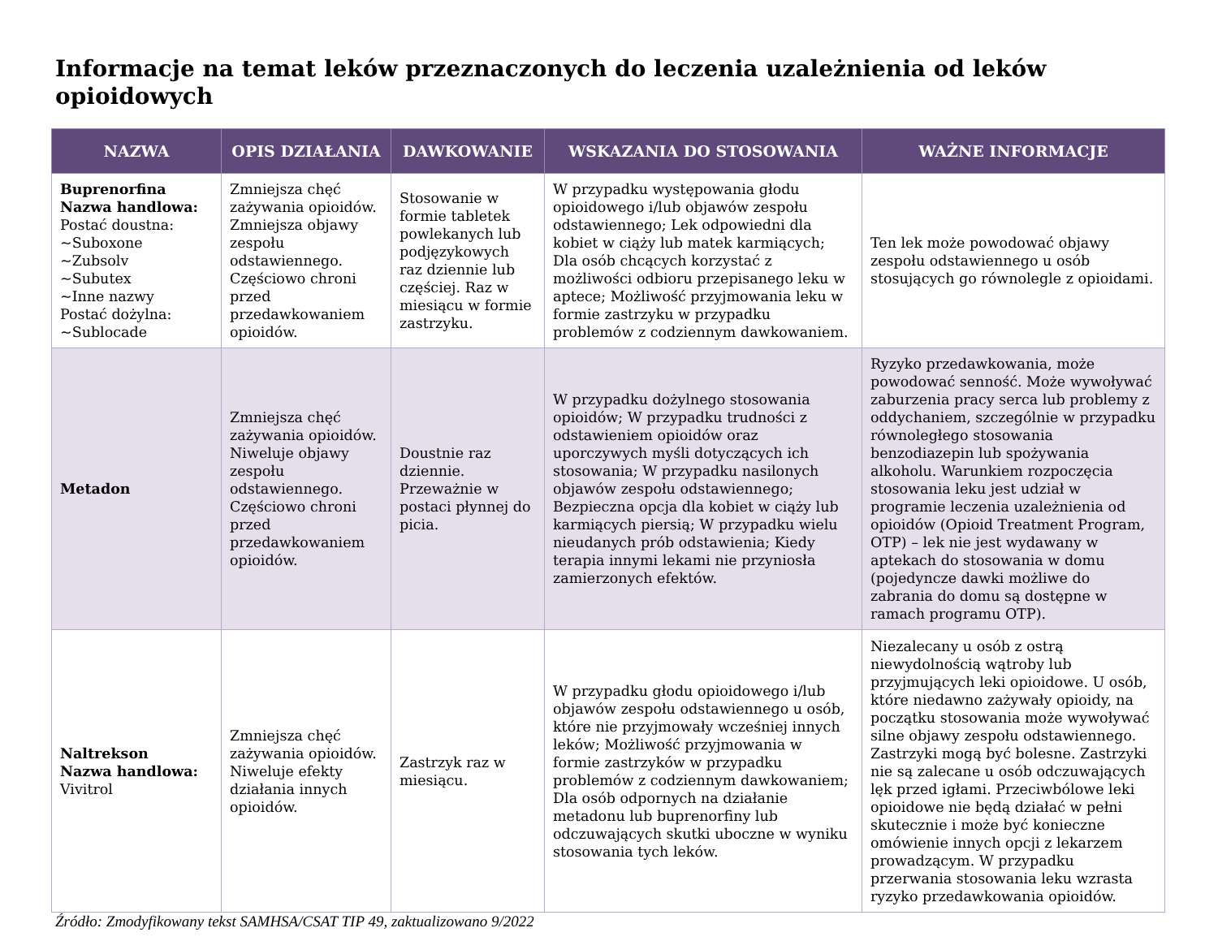Informacje na temat leków przeznaczonych do leczenia uzależnienia od leków opioidowych
| NAZWA | OPIS DZIAŁANIA | DAWKOWANIE | WSKAZANIA DO STOSOWANIA | WAŻNE INFORMACJE |
| --- | --- | --- | --- | --- |
| Buprenorfina Nazwa handlowa: Postać doustna: ~Suboxone ~Zubsolv ~Subutex ~Inne nazwy Postać dożylna: ~Sublocade | Zmniejsza chęć zażywania opioidów. Zmniejsza objawy zespołu odstawiennego. Częściowo chroni przed przedawkowaniem opioidów. | Stosowanie w formie tabletek powlekanych lub podjęzykowych raz dziennie lub częściej. Raz w miesiącu w formie zastrzyku. | W przypadku występowania głodu opioidowego i/lub objawów zespołu odstawiennego; Lek odpowiedni dla kobiet w ciąży lub matek karmiących; Dla osób chcących korzystać z możliwości odbioru przepisanego leku w aptece; Możliwość przyjmowania leku w formie zastrzyku w przypadku problemów z codziennym dawkowaniem. | Ten lek może powodować objawy zespołu odstawiennego u osób stosujących go równolegle z opioidami. |
| Metadon | Zmniejsza chęć zażywania opioidów. Niweluje objawy zespołu odstawiennego. Częściowo chroni przed przedawkowaniem opioidów. | Doustnie raz dziennie. Przeważnie w postaci płynnej do picia. | W przypadku dożylnego stosowania opioidów; W przypadku trudności z odstawieniem opioidów oraz uporczywych myśli dotyczących ich stosowania; W przypadku nasilonych objawów zespołu odstawiennego; Bezpieczna opcja dla kobiet w ciąży lub karmiących piersią; W przypadku wielu nieudanych prób odstawienia; Kiedy terapia innymi lekami nie przyniosła zamierzonych efektów. | Ryzyko przedawkowania, może powodować senność. Może wywoływać zaburzenia pracy serca lub problemy z oddychaniem, szczególnie w przypadku równoległego stosowania benzodiazepin lub spożywania alkoholu. Warunkiem rozpoczęcia stosowania leku jest udział w programie leczenia uzależnienia od opioidów (Opioid Treatment Program, OTP) – lek nie jest wydawany w aptekach do stosowania w domu (pojedyncze dawki możliwe do zabrania do domu są dostępne w ramach programu OTP). |
| Naltrekson Nazwa handlowa: Vivitrol | Zmniejsza chęć zażywania opioidów. Niweluje efekty działania innych opioidów. | Zastrzyk raz w miesiącu. | W przypadku głodu opioidowego i/lub objawów zespołu odstawiennego u osób, które nie przyjmowały wcześniej innych leków; Możliwość przyjmowania w formie zastrzyków w przypadku problemów z codziennym dawkowaniem; Dla osób odpornych na działanie metadonu lub buprenorfiny lub odczuwających skutki uboczne w wyniku stosowania tych leków. | Niezalecany u osób z ostrą niewydolnością wątroby lub przyjmujących leki opioidowe. U osób, które niedawno zażywały opioidy, na początku stosowania może wywoływać silne objawy zespołu odstawiennego. Zastrzyki mogą być bolesne. Zastrzyki nie są zalecane u osób odczuwających lęk przed igłami. Przeciwbólowe leki opioidowe nie będą działać w pełni skutecznie i może być konieczne omówienie innych opcji z lekarzem prowadzącym. W przypadku przerwania stosowania leku wzrasta ryzyko przedawkowania opioidów. |
Źródło: Zmodyfikowany tekst SAMHSA/CSAT TIP 49, zaktualizowano 9/2022